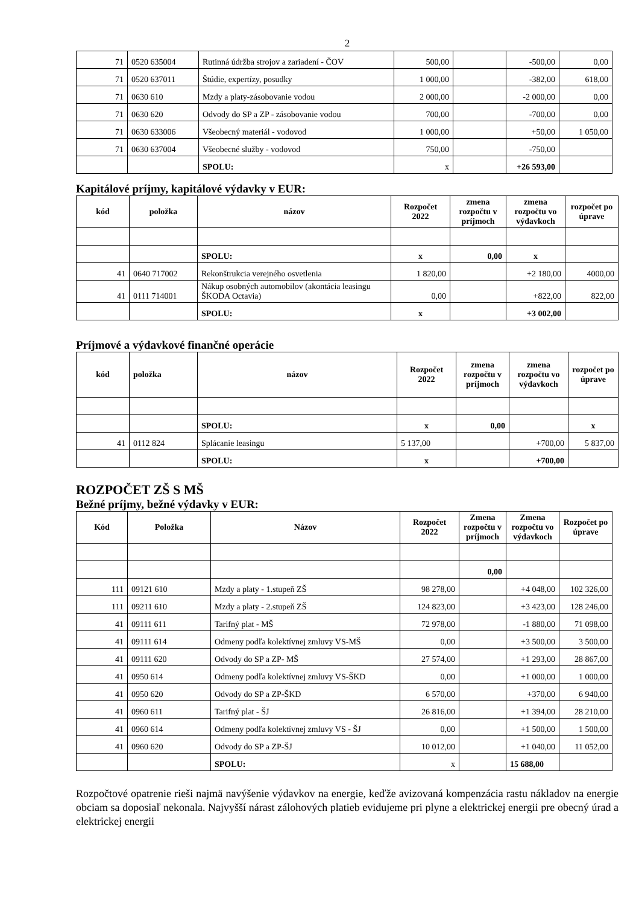2
| 71 | 0520 635004 | Rutinná údržba strojov a zariadení - ČOV | 500,00 | | -500,00 | 0,00 |
| 71 | 0520 637011 | Štúdie, expertízy, posudky | 1 000,00 | | -382,00 | 618,00 |
| 71 | 0630 610 | Mzdy a platy-zásobovanie vodou | 2 000,00 | | -2 000,00 | 0,00 |
| 71 | 0630 620 | Odvody do SP a ZP - zásobovanie vodou | 700,00 | | -700,00 | 0,00 |
| 71 | 0630 633006 | Všeobecný materiál - vodovod | 1 000,00 | | +50,00 | 1 050,00 |
| 71 | 0630 637004 | Všeobecné služby - vodovod | 750,00 | | -750,00 | |
| | | SPOLU: | x | | +26 593,00 | |
Kapitálové príjmy, kapitálové výdavky v EUR:
| kód | položka | názov | Rozpočet 2022 | zmena rozpočtu v príjmoch | zmena rozpočtu vo výdavkoch | rozpočet po úprave |
| --- | --- | --- | --- | --- | --- | --- |
| | | SPOLU: | x | 0,00 | x | |
| 41 | 0640 717002 | Rekonštrukcia verejného osvetlenia | 1 820,00 | | +2 180,00 | 4000,00 |
| 41 | 0111 714001 | Nákup osobných automobilov (akontácia leasingu ŠKODA Octavia) | 0,00 | | +822,00 | 822,00 |
| | | SPOLU: | x | | +3 002,00 | |
Príjmové a výdavkové finančné operácie
| kód | položka | názov | Rozpočet 2022 | zmena rozpočtu v príjmoch | zmena rozpočtu vo výdavkoch | rozpočet po úprave |
| --- | --- | --- | --- | --- | --- | --- |
| | | SPOLU: | x | 0,00 | | x |
| 41 | 0112 824 | Splácanie leasingu | 5 137,00 | | +700,00 | 5 837,00 |
| | | SPOLU: | x | | +700,00 | |
ROZPOČET ZŠ S MŠ
Bežné príjmy, bežné výdavky v EUR:
| Kód | Položka | Názov | Rozpočet 2022 | Zmena rozpočtu v príjmoch | Zmena rozpočtu vo výdavkoch | Rozpočet po úprave |
| --- | --- | --- | --- | --- | --- | --- |
| | | | | 0,00 | | |
| 111 | 09121 610 | Mzdy a platy - 1.stupeň ZŠ | 98 278,00 | | +4 048,00 | 102 326,00 |
| 111 | 09211 610 | Mzdy a platy - 2.stupeň ZŠ | 124 823,00 | | +3 423,00 | 128 246,00 |
| 41 | 09111 611 | Tarifný plat - MŠ | 72 978,00 | | -1 880,00 | 71 098,00 |
| 41 | 09111 614 | Odmeny podľa kolektívnej zmluvy VS-MŠ | 0,00 | | +3 500,00 | 3 500,00 |
| 41 | 09111 620 | Odvody do SP a ZP- MŠ | 27 574,00 | | +1 293,00 | 28 867,00 |
| 41 | 0950 614 | Odmeny podľa kolektívnej zmluvy VS-ŠKD | 0,00 | | +1 000,00 | 1 000,00 |
| 41 | 0950 620 | Odvody do SP a ZP-ŠKD | 6 570,00 | | +370,00 | 6 940,00 |
| 41 | 0960 611 | Tarifný plat - ŠJ | 26 816,00 | | +1 394,00 | 28 210,00 |
| 41 | 0960 614 | Odmeny podľa kolektívnej zmluvy VS - ŠJ | 0,00 | | +1 500,00 | 1 500,00 |
| 41 | 0960 620 | Odvody do SP a ZP-ŠJ | 10 012,00 | | +1 040,00 | 11 052,00 |
| | | SPOLU: | x | | 15 688,00 | |
Rozpočtové opatrenie rieši najmä navýšenie výdavkov na energie, keďže avizovaná kompenzácia rastu nákladov na energie obciam sa doposiaľ nekonala. Najvyšší nárast zálohových platieb evidujeme pri plyne a elektrickej energii pre obecný úrad a elektrickej energii